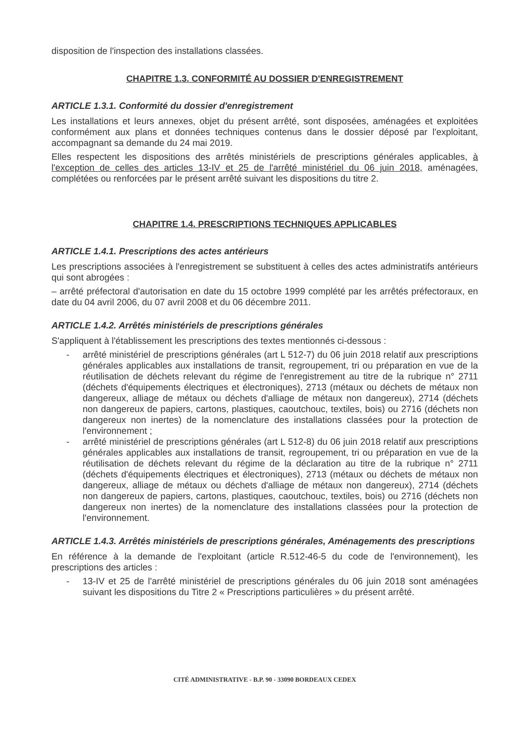disposition de l'inspection des installations classées.
CHAPITRE 1.3. CONFORMITÉ AU DOSSIER D'ENREGISTREMENT
ARTICLE 1.3.1. Conformité du dossier d'enregistrement
Les installations et leurs annexes, objet du présent arrêté, sont disposées, aménagées et exploitées conformément aux plans et données techniques contenus dans le dossier déposé par l'exploitant, accompagnant sa demande du 24 mai 2019.
Elles respectent les dispositions des arrêtés ministériels de prescriptions générales applicables, à l'exception de celles des articles 13-IV et 25 de l'arrêté ministériel du 06 juin 2018, aménagées, complétées ou renforcées par le présent arrêté suivant les dispositions du titre 2.
CHAPITRE 1.4. PRESCRIPTIONS TECHNIQUES APPLICABLES
ARTICLE 1.4.1. Prescriptions des actes antérieurs
Les prescriptions associées à l'enregistrement se substituent à celles des actes administratifs antérieurs qui sont abrogées :
– arrêté préfectoral d'autorisation en date du 15 octobre 1999 complété par les arrêtés préfectoraux, en date du 04 avril 2006, du 07 avril 2008 et du 06 décembre 2011.
ARTICLE 1.4.2. Arrêtés ministériels de prescriptions générales
S'appliquent à l'établissement les prescriptions des textes mentionnés ci-dessous :
- arrêté ministériel de prescriptions générales (art L 512-7) du 06 juin 2018 relatif aux prescriptions générales applicables aux installations de transit, regroupement, tri ou préparation en vue de la réutilisation de déchets relevant du régime de l'enregistrement au titre de la rubrique n° 2711 (déchets d'équipements électriques et électroniques), 2713 (métaux ou déchets de métaux non dangereux, alliage de métaux ou déchets d'alliage de métaux non dangereux), 2714 (déchets non dangereux de papiers, cartons, plastiques, caoutchouc, textiles, bois) ou 2716 (déchets non dangereux non inertes) de la nomenclature des installations classées pour la protection de l'environnement ;
- arrêté ministériel de prescriptions générales (art L 512-8) du 06 juin 2018 relatif aux prescriptions générales applicables aux installations de transit, regroupement, tri ou préparation en vue de la réutilisation de déchets relevant du régime de la déclaration au titre de la rubrique n° 2711 (déchets d'équipements électriques et électroniques), 2713 (métaux ou déchets de métaux non dangereux, alliage de métaux ou déchets d'alliage de métaux non dangereux), 2714 (déchets non dangereux de papiers, cartons, plastiques, caoutchouc, textiles, bois) ou 2716 (déchets non dangereux non inertes) de la nomenclature des installations classées pour la protection de l'environnement.
ARTICLE 1.4.3. Arrêtés ministériels de prescriptions générales, Aménagements des prescriptions
En référence à la demande de l'exploitant (article R.512-46-5 du code de l'environnement), les prescriptions des articles :
- 13-IV et 25 de l'arrêté ministériel de prescriptions générales du 06 juin 2018 sont aménagées suivant les dispositions du Titre 2 « Prescriptions particulières » du présent arrêté.
CITÉ ADMINISTRATIVE - B.P. 90 - 33090 BORDEAUX CEDEX